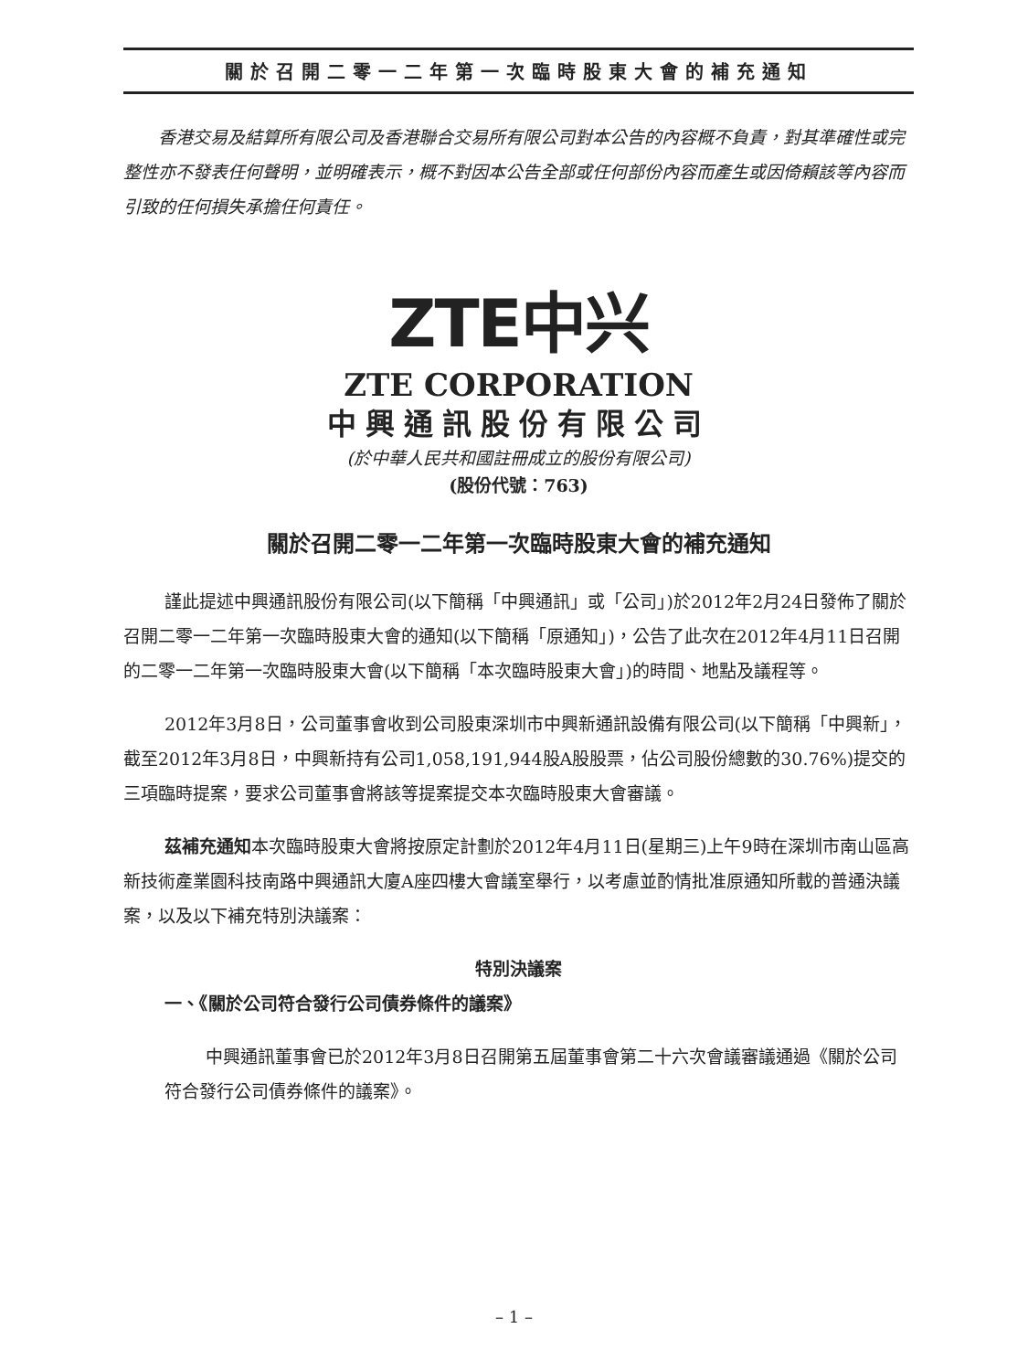關於召開二零一二年第一次臨時股東大會的補充通知
　　香港交易及結算所有限公司及香港聯合交易所有限公司對本公告的內容概不負責，對其準確性或完整性亦不發表任何聲明，並明確表示，概不對因本公告全部或任何部份內容而產生或因倚賴該等內容而引致的任何損失承擔任何責任。
ZTE中兴
ZTE CORPORATION
中興通訊股份有限公司
(於中華人民共和國註冊成立的股份有限公司)
(股份代號：763)
關於召開二零一二年第一次臨時股東大會的補充通知
謹此提述中興通訊股份有限公司(以下簡稱「中興通訊」或「公司」)於2012年2月24日發佈了關於召開二零一二年第一次臨時股東大會的通知(以下簡稱「原通知」)，公告了此次在2012年4月11日召開的二零一二年第一次臨時股東大會(以下簡稱「本次臨時股東大會」)的時間、地點及議程等。
2012年3月8日，公司董事會收到公司股東深圳市中興新通訊設備有限公司(以下簡稱「中興新」，截至2012年3月8日，中興新持有公司1,058,191,944股A股股票，佔公司股份總數的30.76%)提交的三項臨時提案，要求公司董事會將該等提案提交本次臨時股東大會審議。
茲補充通知本次臨時股東大會將按原定計劃於2012年4月11日(星期三)上午9時在深圳市南山區高新技術產業園科技南路中興通訊大廈A座四樓大會議室舉行，以考慮並酌情批准原通知所載的普通決議案，以及以下補充特別決議案：
特別決議案
一、《關於公司符合發行公司債券條件的議案》
中興通訊董事會已於2012年3月8日召開第五屆董事會第二十六次會議審議通過《關於公司符合發行公司債券條件的議案》。
– 1 –